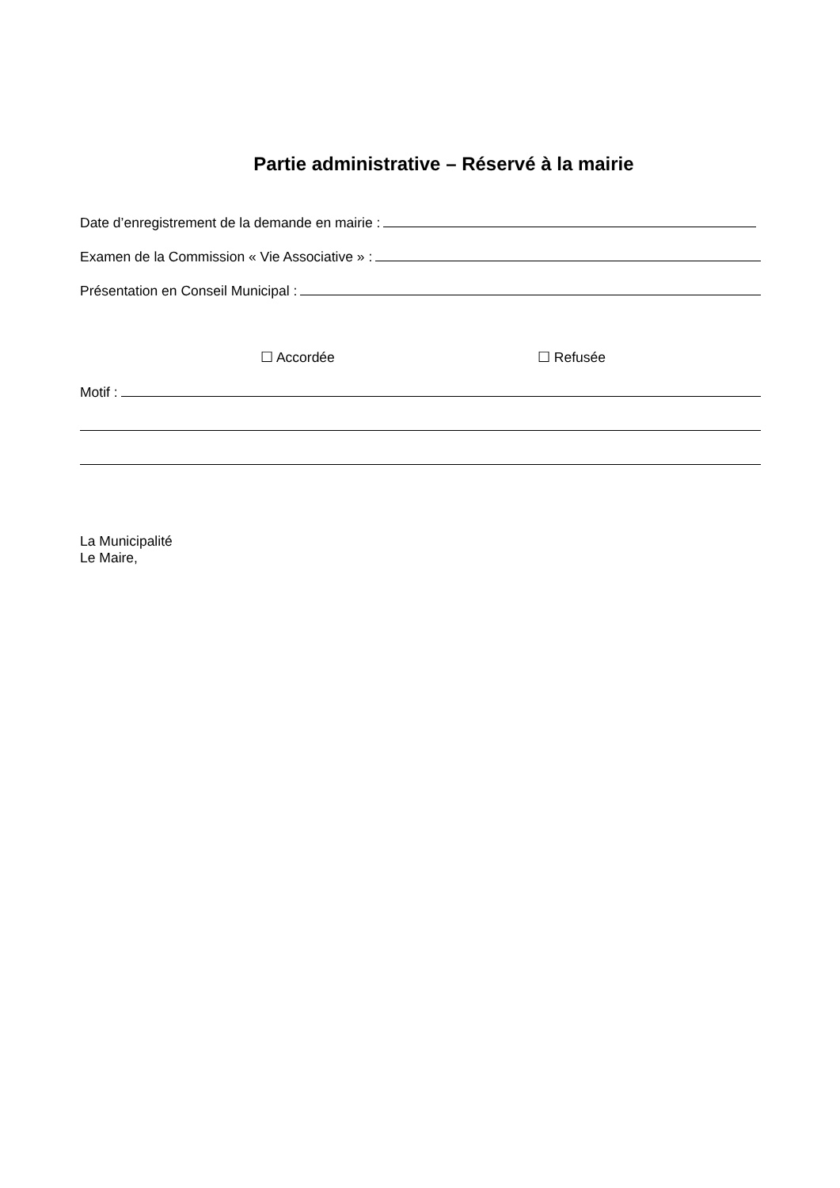Partie administrative – Réservé à la mairie
Date d’enregistrement de la demande en mairie :
Examen de la Commission « Vie Associative » :
Présentation en Conseil Municipal :
☐ Accordée ☐ Refusée
Motif :
La Municipalité
Le Maire,